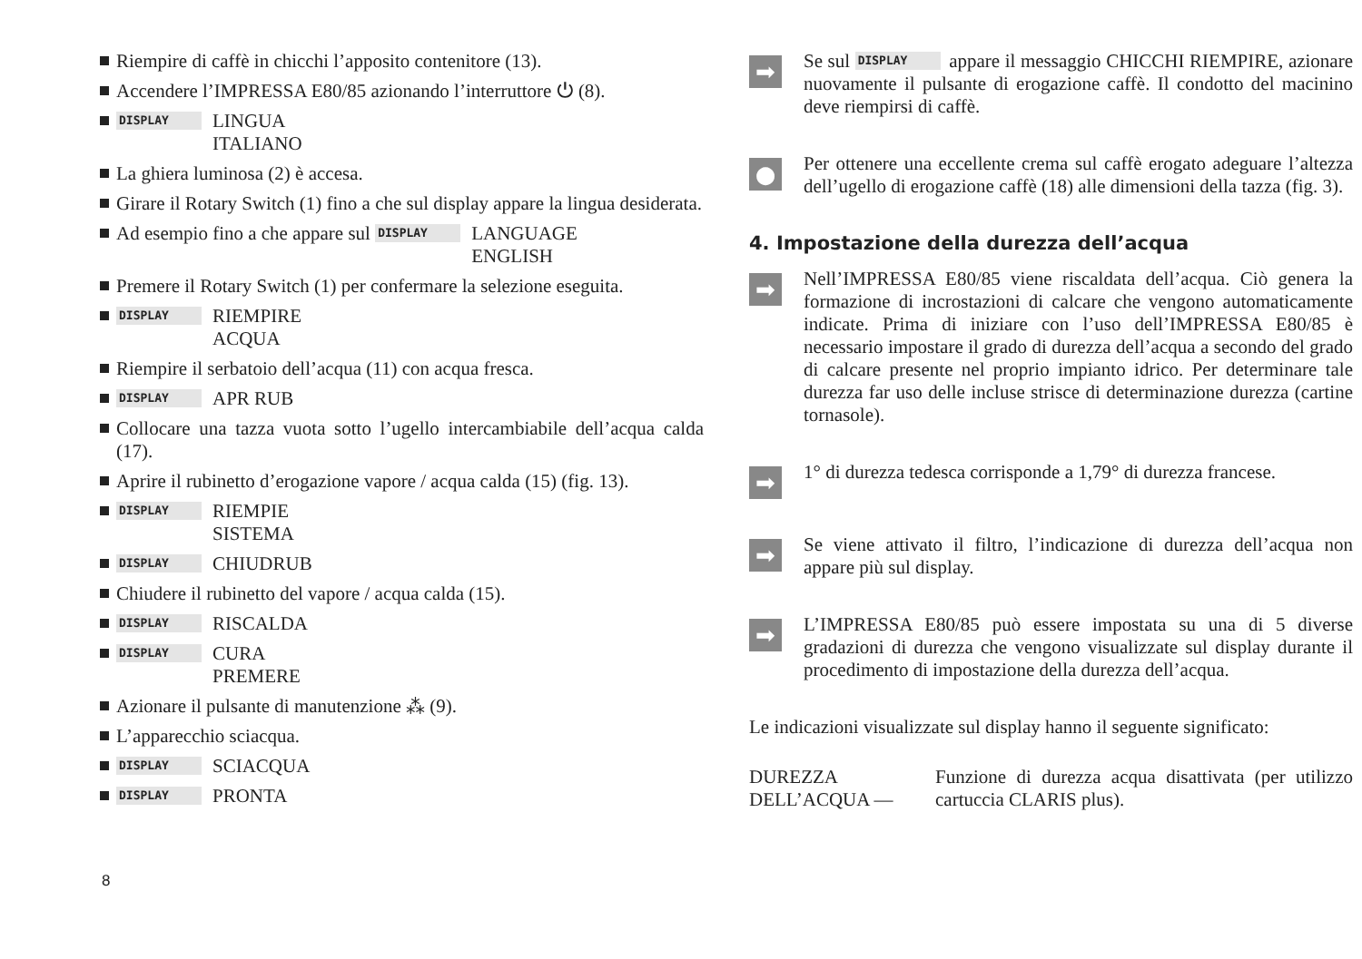Riempire di caffè in chicchi l’apposito contenitore (13).
Accendere l’IMPRESSA E80/85 azionando l’interruttore ⏻ (8).
DISPLAY
LINGUA
ITALIANO
La ghiera luminosa (2) è accesa.
Girare il Rotary Switch (1) fino a che sul display appare la lingua desiderata.
Ad esempio fino a che appare sul DISPLAY
LANGUAGE
ENGLISH
Premere il Rotary Switch (1) per confermare la selezione eseguita.
DISPLAY
RIEMPIRE
ACQUA
Riempire il serbatoio dell’acqua (11) con acqua fresca.
DISPLAY
APR RUB
Collocare una tazza vuota sotto l’ugello intercambiabile dell’acqua calda (17).
Aprire il rubinetto d’erogazione vapore / acqua calda (15) (fig. 13).
DISPLAY
RIEMPIE
SISTEMA
DISPLAY
CHIUDRUB
Chiudere il rubinetto del vapore / acqua calda (15).
DISPLAY
RISCALDA
DISPLAY
CURA
PREMERE
Azionare il pulsante di manutenzione ⁂ (9).
L’apparecchio sciacqua.
DISPLAY
SCIACQUA
DISPLAY
PRONTA
➡
Se sul DISPLAY appare il messaggio CHICCHI RIEMPIRE, azionare nuovamente il pulsante di erogazione caffè. Il condotto del macinino deve riempirsi di caffè.
●
Per ottenere una eccellente crema sul caffè erogato adeguare l’altezza dell’ugello di erogazione caffè (18) alle dimensioni della tazza (fig. 3).
4. Impostazione della durezza dell’acqua
➡
Nell’IMPRESSA E80/85 viene riscaldata dell’acqua. Ciò genera la formazione di incrostazioni di calcare che vengono automaticamente indicate. Prima di iniziare con l’uso dell’IMPRESSA E80/85 è necessario impostare il grado di durezza dell’acqua a secondo del grado di calcare presente nel proprio impianto idrico. Per determinare tale durezza far uso delle incluse strisce di determinazione durezza (cartine tornasole).
➡
1° di durezza tedesca corrisponde a 1,79° di durezza francese.
➡
Se viene attivato il filtro, l’indicazione di durezza dell’acqua non appare più sul display.
➡
L’IMPRESSA E80/85 può essere impostata su una di 5 diverse gradazioni di durezza che vengono visualizzate sul display durante il procedimento di impostazione della durezza dell’acqua.
Le indicazioni visualizzate sul display hanno il seguente significato:
DUREZZA
DELL’ACQUA —
Funzione di durezza acqua disattivata (per utilizzo cartuccia CLARIS plus).
8